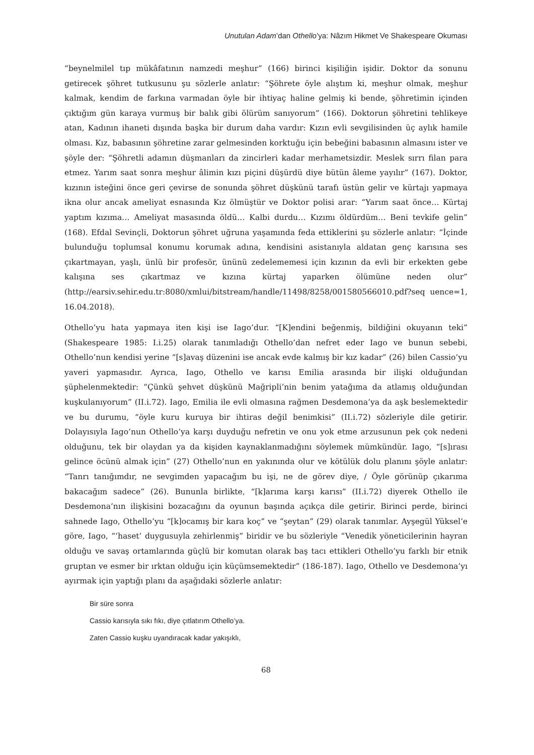Unutulan Adam’dan Othello’ya: Nâzım Hikmet Ve Shakespeare Okuması
“beynelmilel tıp mükâfatının namzedi meşhur” (166) birinci kişiliğin işidir. Doktor da sonunu getirecek şöhret tutkusunu şu sözlerle anlatır: “Şöhrete öyle alıştım ki, meşhur olmak, meşhur kalmak, kendim de farkına varmadan öyle bir ihtiyaç haline gelmiş ki bende, şöhretimin içinden çıktığım gün karaya vurmuş bir balık gibi ölürüm sanıyorum” (166). Doktorun şöhretini tehlikeye atan, Kadının ihaneti dışında başka bir durum daha vardır: Kızın evli sevgilisinden üç aylık hamile olması. Kız, babasının şöhretine zarar gelmesinden korktuğu için bebeğini babasının almasını ister ve şöyle der: “Şöhretli adamın düşmanları da zincirleri kadar merhametsizdir. Meslek sırrı filan para etmez. Yarım saat sonra meşhur âlimin kızı piçini düşürdü diye bütün âleme yayılır” (167). Doktor, kızının isteğini önce geri çevirse de sonunda şöhret düşkünü tarafı üstün gelir ve kürtajı yapmaya ikna olur ancak ameliyat esnasında Kız ölmüştür ve Doktor polisi arar: “Yarım saat önce… Kürtaj yaptım kızıma… Ameliyat masasında öldü… Kalbi durdu… Kızımı öldürdüm… Beni tevkife gelin” (168). Efdal Sevinçli, Doktorun şöhret uğruna yaşamında feda ettiklerini şu sözlerle anlatır: “İçinde bulunduğu toplumsal konumu korumak adına, kendisini asistanıyla aldatan genç karısına ses çıkartmayan, yaşlı, ünlü bir profesör, ününü zedelememesi için kızının da evli bir erkekten gebe kalışına ses çıkartmaz ve kızına kürtaj yaparken ölümüne neden olur” (http://earsiv.sehir.edu.tr:8080/xmlui/bitstream/handle/11498/8258/001580566010.pdf?seq uence=1, 16.04.2018).
Othello’yu hata yapmaya iten kişi ise Iago’dur. “[K]endini beğenmiş, bildiğini okuyanın teki” (Shakespeare 1985: I.i.25) olarak tanımladığı Othello’dan nefret eder Iago ve bunun sebebi, Othello’nun kendisi yerine “[s]avaş düzenini ise ancak evde kalmış bir kız kadar” (26) bilen Cassio’yu yaveri yapmasıdır. Ayrıca, Iago, Othello ve karısı Emilia arasında bir ilişki olduğundan şüphelenmektedir: “Çünkü şehvet düşkünü Mağripli’nin benim yatağıma da atlamış olduğundan kuşkulanıyorum” (II.i.72). Iago, Emilia ile evli olmasına rağmen Desdemona’ya da aşk beslemektedir ve bu durumu, “öyle kuru kuruya bir ihtiras değil benimkisi” (II.i.72) sözleriyle dile getirir. Dolayısıyla Iago’nun Othello’ya karşı duyduğu nefretin ve onu yok etme arzusunun pek çok nedeni olduğunu, tek bir olaydan ya da kişiden kaynaklanmadığını söylemek mümkündür. Iago, “[s]ırası gelince öcünü almak için” (27) Othello’nun en yakınında olur ve kötülük dolu planını şöyle anlatır: “Tanrı tanığımdır, ne sevgimden yapacağım bu işi, ne de görev diye, / Öyle görünüp çıkarıma bakacağım sadece” (26). Bununla birlikte, “[k]arıma karşı karısı” (II.i.72) diyerek Othello ile Desdemona’nın ilişkisini bozacağını da oyunun başında açıkça dile getirir. Birinci perde, birinci sahnede Iago, Othello’yu “[k]ocamış bir kara koç” ve “şeytan” (29) olarak tanımlar. Ayşegül Yüksel’e göre, Iago, “‘haset’ duygusuyla zehirlenmiş” biridir ve bu sözleriyle “Venedik yöneticilerinin hayran olduğu ve savaş ortamlarında güçlü bir komutan olarak baş tacı ettikleri Othello’yu farklı bir etnik gruptan ve esmer bir ırktan olduğu için küçümsemektedir” (186-187). Iago, Othello ve Desdemona’yı ayırmak için yaptığı planı da aşağıdaki sözlerle anlatır:
Bir süre sonra
Cassio karısıyla sıkı fıkı, diye çıtlatırım Othello’ya.
Zaten Cassio kuşku uyandıracak kadar yakışıklı,
68